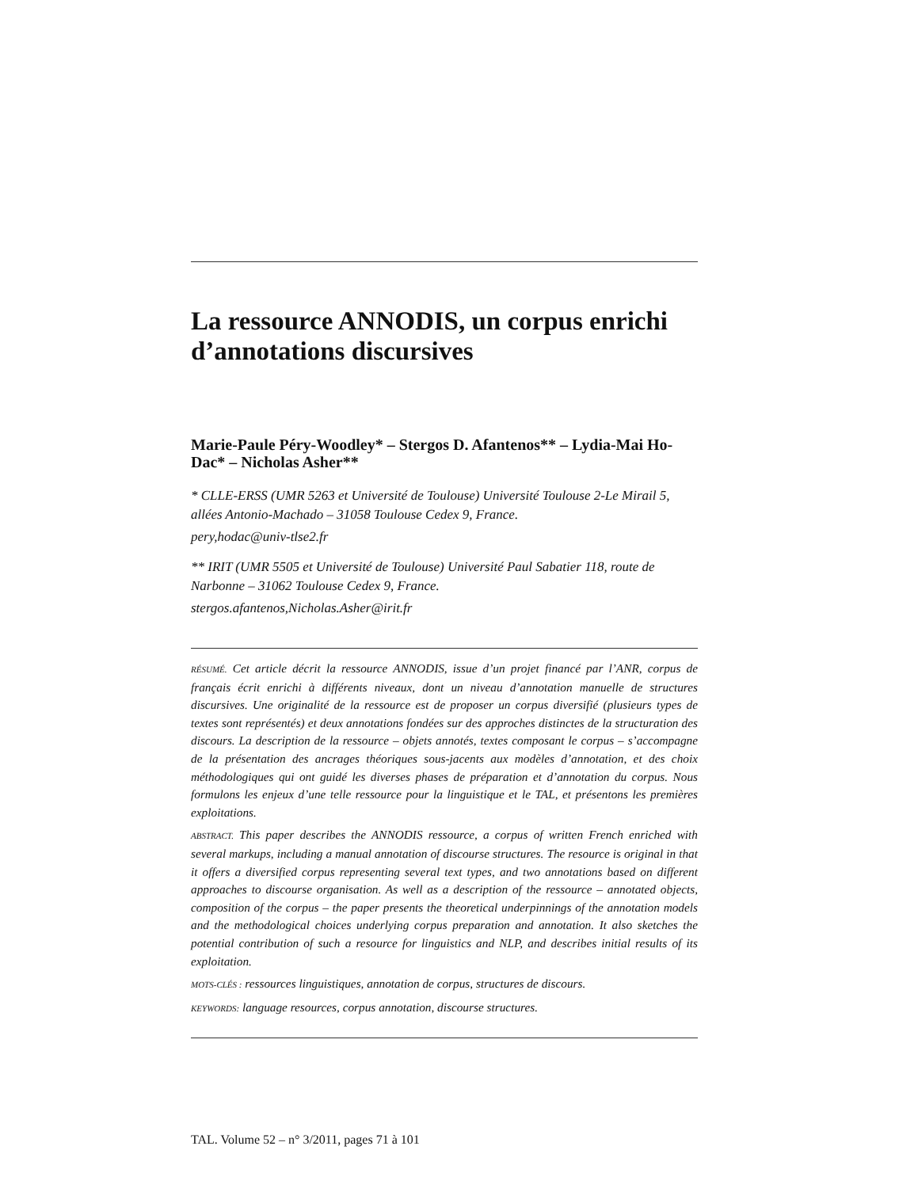La ressource ANNODIS, un corpus enrichi d’annotations discursives
Marie-Paule Péry-Woodley* – Stergos D. Afantenos** – Lydia-Mai Ho-Dac* – Nicholas Asher**
* CLLE-ERSS (UMR 5263 et Université de Toulouse) Université Toulouse 2-Le Mirail 5, allées Antonio-Machado – 31058 Toulouse Cedex 9, France.
pery,hodac@univ-tlse2.fr
** IRIT (UMR 5505 et Université de Toulouse) Université Paul Sabatier 118, route de Narbonne – 31062 Toulouse Cedex 9, France.
stergos.afantenos,Nicholas.Asher@irit.fr
RÉSUMÉ. Cet article décrit la ressource ANNODIS, issue d’un projet financé par l’ANR, corpus de français écrit enrichi à différents niveaux, dont un niveau d’annotation manuelle de structures discursives. Une originalité de la ressource est de proposer un corpus diversifié (plusieurs types de textes sont représentés) et deux annotations fondées sur des approches distinctes de la structuration des discours. La description de la ressource – objets annotés, textes composant le corpus – s’accompagne de la présentation des ancrages théoriques sous-jacents aux modèles d’annotation, et des choix méthodologiques qui ont guidé les diverses phases de préparation et d’annotation du corpus. Nous formulons les enjeux d’une telle ressource pour la linguistique et le TAL, et présentons les premières exploitations.
ABSTRACT. This paper describes the ANNODIS ressource, a corpus of written French enriched with several markups, including a manual annotation of discourse structures. The resource is original in that it offers a diversified corpus representing several text types, and two annotations based on different approaches to discourse organisation. As well as a description of the ressource – annotated objects, composition of the corpus – the paper presents the theoretical underpinnings of the annotation models and the methodological choices underlying corpus preparation and annotation. It also sketches the potential contribution of such a resource for linguistics and NLP, and describes initial results of its exploitation.
MOTS-CLÉS : ressources linguistiques, annotation de corpus, structures de discours.
KEYWORDS: language resources, corpus annotation, discourse structures.
TAL. Volume 52 – n° 3/2011, pages 71 à 101